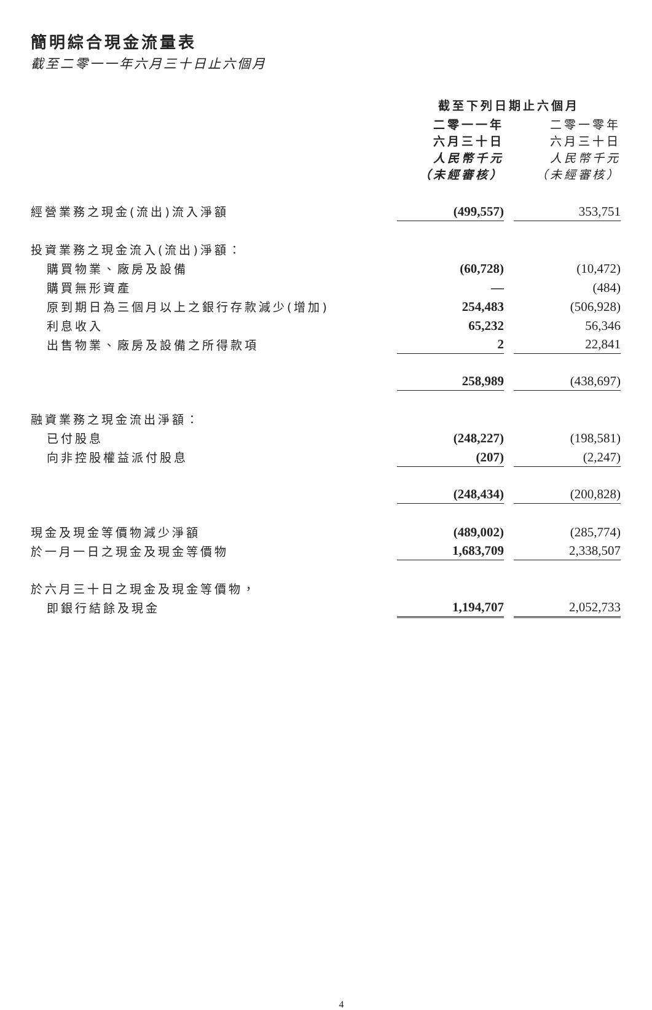簡明綜合現金流量表
截至二零一一年六月三十日止六個月
| | 截至下列日期止六個月 | | |
| | 二零一一年 六月三十日 人民幣千元 （未經審核） | | 二零一零年 六月三十日 人民幣千元 （未經審核） |
| 經營業務之現金(流出)流入淨額 | (499,557) | | 353,751 |
| 投資業務之現金流入(流出)淨額： | | | |
| 購買物業、廠房及設備 | (60,728) | | (10,472) |
| 購買無形資產 | — | | (484) |
| 原到期日為三個月以上之銀行存款減少(增加) | 254,483 | | (506,928) |
| 利息收入 | 65,232 | | 56,346 |
| 出售物業、廠房及設備之所得款項 | 2 | | 22,841 |
| | 258,989 | | (438,697) |
| 融資業務之現金流出淨額： | | | |
| 已付股息 | (248,227) | | (198,581) |
| 向非控股權益派付股息 | (207) | | (2,247) |
| | (248,434) | | (200,828) |
| 現金及現金等價物減少淨額 | (489,002) | | (285,774) |
| 於一月一日之現金及現金等價物 | 1,683,709 | | 2,338,507 |
| 於六月三十日之現金及現金等價物， | | | |
| 即銀行結餘及現金 | 1,194,707 | | 2,052,733 |
4